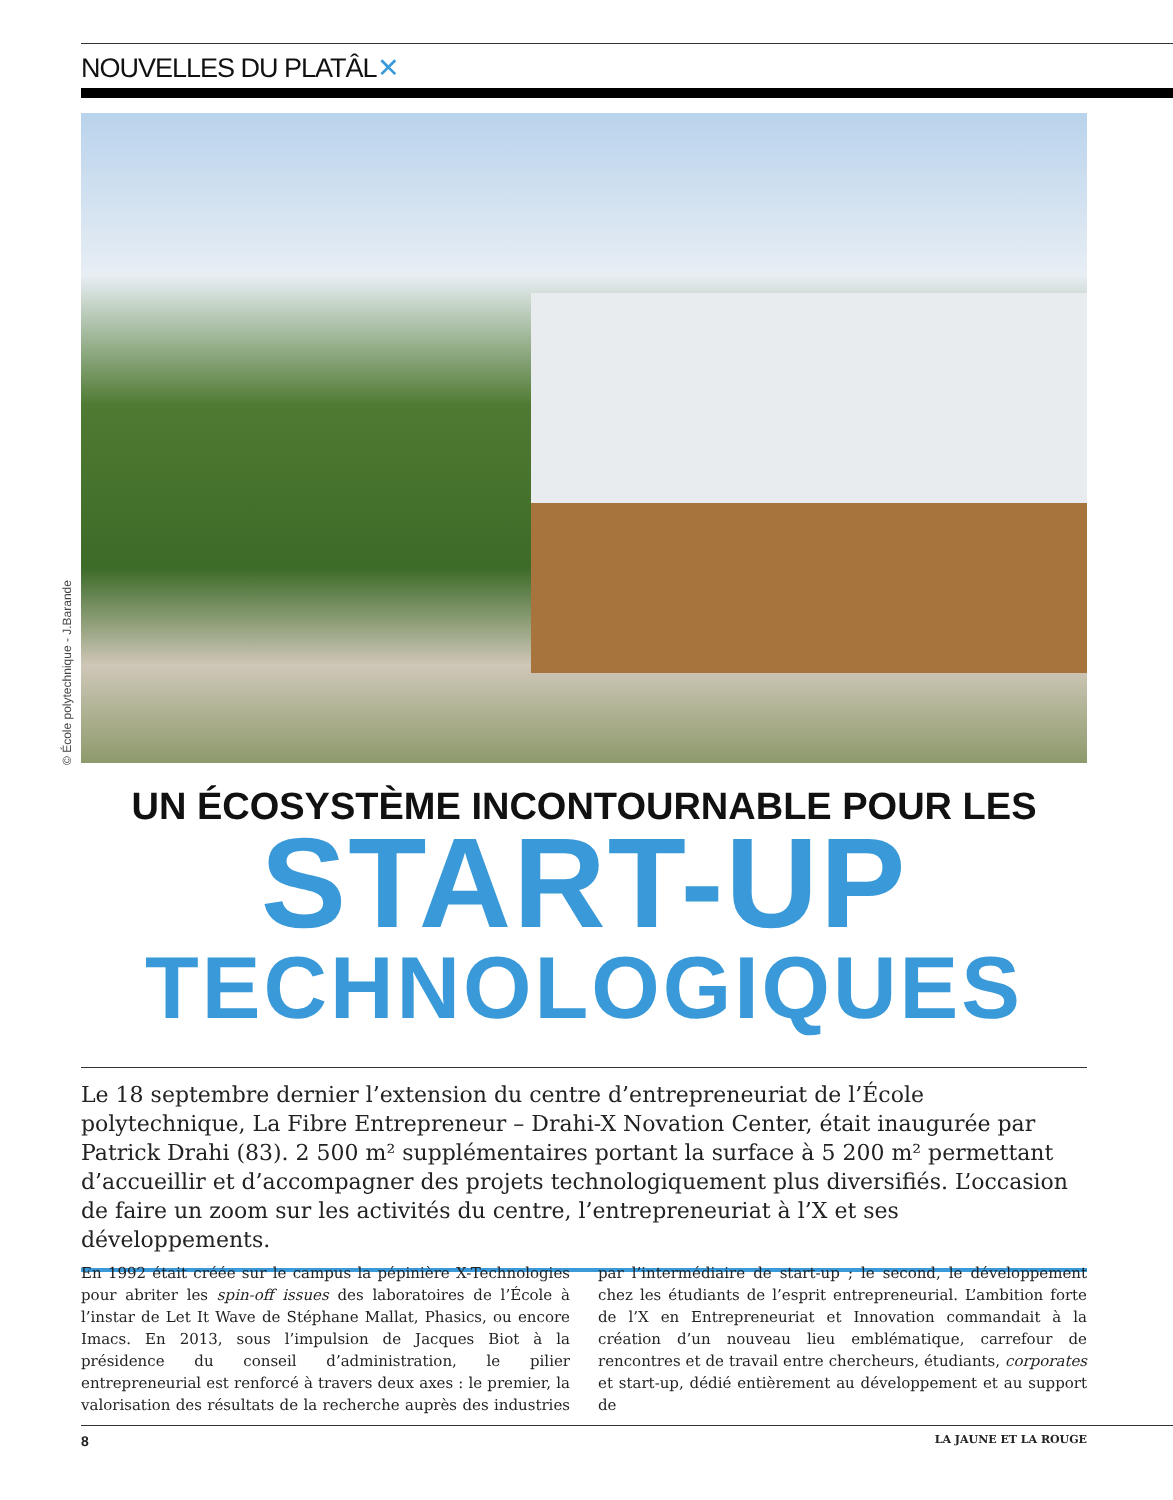NOUVELLES DU PLATÂL✕
© École polytechnique - J.Barande
UN ÉCOSYSTÈME INCONTOURNABLE POUR LES
START-UP
TECHNOLOGIQUES
Le 18 septembre dernier l’extension du centre d’entrepreneuriat de l’École polytechnique, La Fibre Entrepreneur – Drahi-X Novation Center, était inaugurée par Patrick Drahi (83). 2 500 m² supplémentaires portant la surface à 5 200 m² permettant d’accueillir et d’accompagner des projets technologiquement plus diversifiés. L’occasion de faire un zoom sur les activités du centre, l’entrepreneuriat à l’X et ses développements.
En 1992 était créée sur le campus la pépinière X-Technologies pour abriter les spin-off issues des laboratoires de l’École à l’instar de Let It Wave de Stéphane Mallat, Phasics, ou encore Imacs. En 2013, sous l’impulsion de Jacques Biot à la présidence du conseil d’administration, le pilier entrepreneurial est renforcé à travers deux axes : le premier, la valorisation des résultats de la recherche auprès des industries par l’intermédiaire de start-up ; le second, le développement chez les étudiants de l’esprit entrepreneurial. L’ambition forte de l’X en Entrepreneuriat et Innovation commandait à la création d’un nouveau lieu emblématique, carrefour de rencontres et de travail entre chercheurs, étudiants, corporates et start-up, dédié entièrement au développement et au support de
8 LA JAUNE ET LA ROUGE